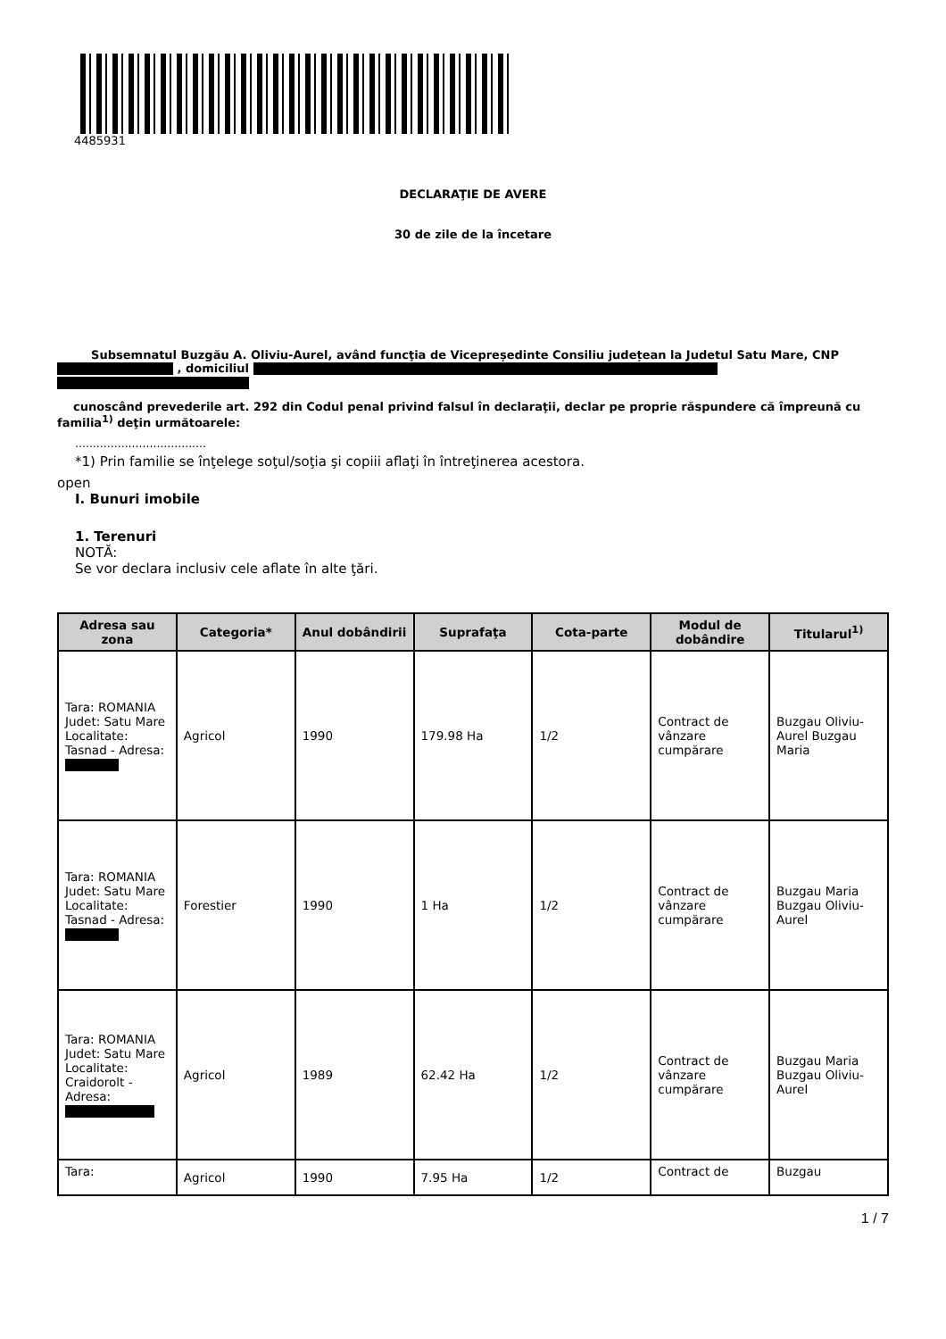4485931
DECLARAŢIE DE AVERE
30 de zile de la încetare
Subsemnatul Buzgău A. Oliviu-Aurel, având funcţia de Vicepreședinte Consiliu județean la Judetul Satu Mare, CNP , domiciliul
cunoscând prevederile art. 292 din Codul penal privind falsul în declaraţii, declar pe proprie răspundere că împreună cu familia<sup>1)</sup> deţin următoarele:
.....................................
*1) Prin familie se înţelege soţul/soţia şi copiii aflaţi în întreţinerea acestora.
open
I. Bunuri imobile
1. Terenuri
NOTĂ:
Se vor declara inclusiv cele aflate în alte ţări.
| Adresa sau zona | Categoria* | Anul dobândirii | Suprafaţa | Cota-parte | Modul de dobândire | Titularul<sup>1)</sup> |
| --- | --- | --- | --- | --- | --- | --- |
| Tara: ROMANIA Judet: Satu Mare Localitate: Tasnad - Adresa: | Agricol | 1990 | 179.98 Ha | 1/2 | Contract de vânzare cumpărare | Buzgau Oliviu-Aurel Buzgau Maria |
| Tara: ROMANIA Judet: Satu Mare Localitate: Tasnad - Adresa: | Forestier | 1990 | 1 Ha | 1/2 | Contract de vânzare cumpărare | Buzgau Maria Buzgau Oliviu-Aurel |
| Tara: ROMANIA Judet: Satu Mare Localitate: Craidorolt - Adresa: | Agricol | 1989 | 62.42 Ha | 1/2 | Contract de vânzare cumpărare | Buzgau Maria Buzgau Oliviu-Aurel |
| Tara: | Agricol | 1990 | 7.95 Ha | 1/2 | Contract de | Buzgau |
1 / 7